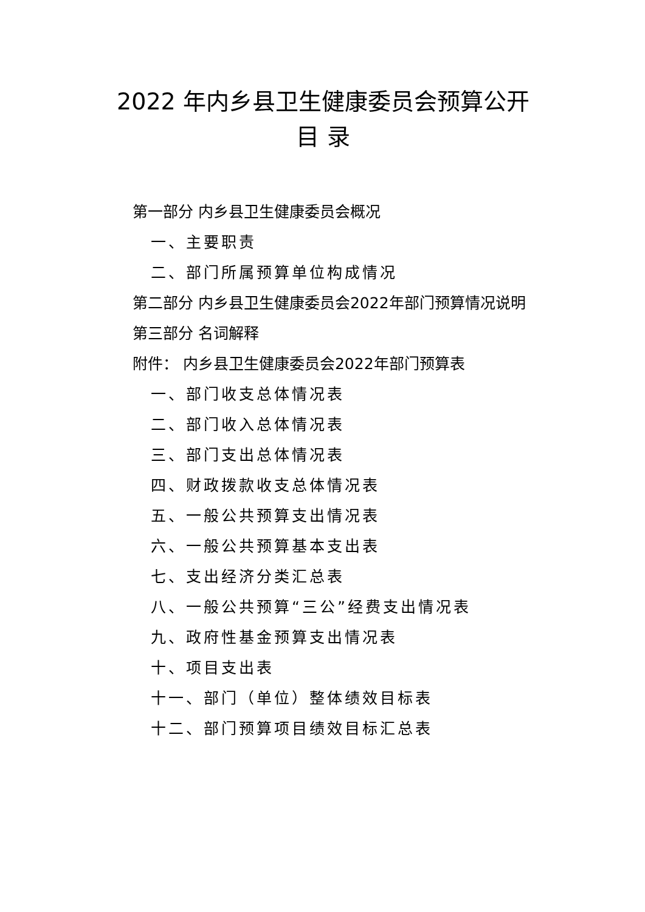2022 年内乡县卫生健康委员会预算公开
目 录
第一部分 内乡县卫生健康委员会概况
一、主要职责
二、部门所属预算单位构成情况
第二部分 内乡县卫生健康委员会2022年部门预算情况说明
第三部分 名词解释
附件： 内乡县卫生健康委员会2022年部门预算表
一、部门收支总体情况表
二、部门收入总体情况表
三、部门支出总体情况表
四、财政拨款收支总体情况表
五、一般公共预算支出情况表
六、一般公共预算基本支出表
七、支出经济分类汇总表
八、一般公共预算“三公”经费支出情况表
九、政府性基金预算支出情况表
十、项目支出表
十一、部门（单位）整体绩效目标表
十二、部门预算项目绩效目标汇总表